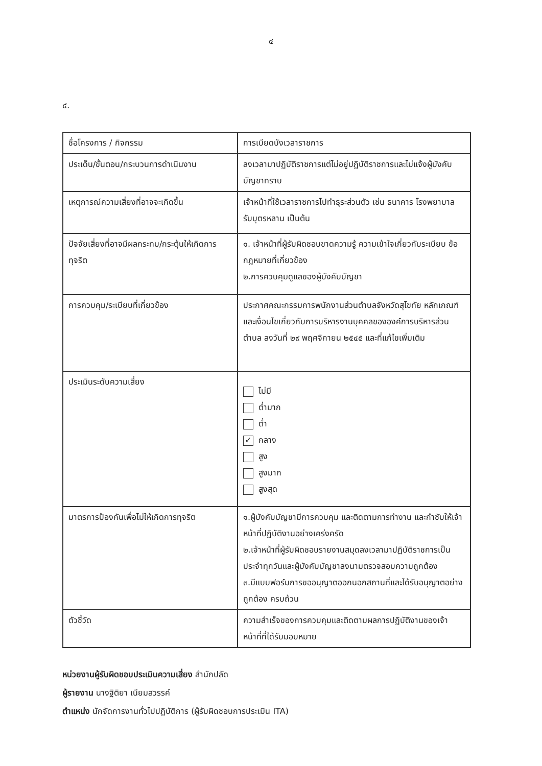๔
๔.
| ชื่อโครงการ / กิจกรรม | การเบียดบังเวลาราชการ |
| ประเด็น/ขั้นตอน/กระบวนการดำเนินงาน | ลงเวลามาปฏิบัติราชการแต่ไม่อยู่ปฏิบัติราชการและไม่แจ้งผู้บังคับบัญชาทราบ |
| เหตุการณ์ความเสี่ยงที่อาจจะเกิดขึ้น | เจ้าหน้าที่ใช้เวลาราชการไปทำธุระส่วนตัว เช่น ธนาคาร โรงพยาบาล รับบุตรหลาน เป็นต้น |
| ปัจจัยเสี่ยงที่อาจมีผลกระทบ/กระตุ้นให้เกิดการทุจริต | ๑. เจ้าหน้าที่ผู้รับผิดชอบขาดความรู้ ความเข้าใจเกี่ยวกับระเบียบ ข้อกฎหมายที่เกี่ยวข้อง ๒.การควบคุมดูแลของผู้บังคับบัญชา |
| การควบคุม/ระเบียบที่เกี่ยวข้อง | ประกาศคณะกรรมการพนักงานส่วนตำบลจังหวัดสุโขทัย หลักเกณฑ์และเงื่อนไขเกี่ยวกับการบริหารงานบุคคลขององค์การบริหารส่วนตำบล ลงวันที่ ๒๙ พฤศจิกายน ๒๕๔๕ และที่แก้ไขเพิ่มเติม |
| ประเมินระดับความเสี่ยง | ไม่มี ต่ำมาก ต่ำ ✓ กลาง สูง สูงมาก สูงสุด |
| มาตรการป้องกันเพื่อไม่ให้เกิดการทุจริต | ๑.ผู้บังคับบัญชามีการควบคุม และติดตามการทำงาน และกำชับให้เจ้าหน้าที่ปฏิบัติงานอย่างเคร่งครัด ๒.เจ้าหน้าที่ผู้รับผิดชอบรายงานสมุดลงเวลามาปฏิบัติราชการเป็นประจำทุกวันและผู้บังคับบัญชาลงนามตรวจสอบความถูกต้อง ๓.มีแบบฟอร์มการขออนุญาตออกนอกสถานที่และได้รับอนุญาตอย่างถูกต้อง ครบถ้วน |
| ตัวชี้วัด | ความสำเร็จของการควบคุมและติดตามผลการปฏิบัติงานของเจ้าหน้าที่ที่ได้รับมอบหมาย |
หน่วยงานผู้รับผิดชอบประเมินความเสี่ยง สำนักปลัด
ผู้รายงาน นางฐิติยา เนียมสวรรค์
ตำแหน่ง นักจัดการงานทั่วไปปฏิบัติการ (ผู้รับผิดชอบการประเมิน ITA)